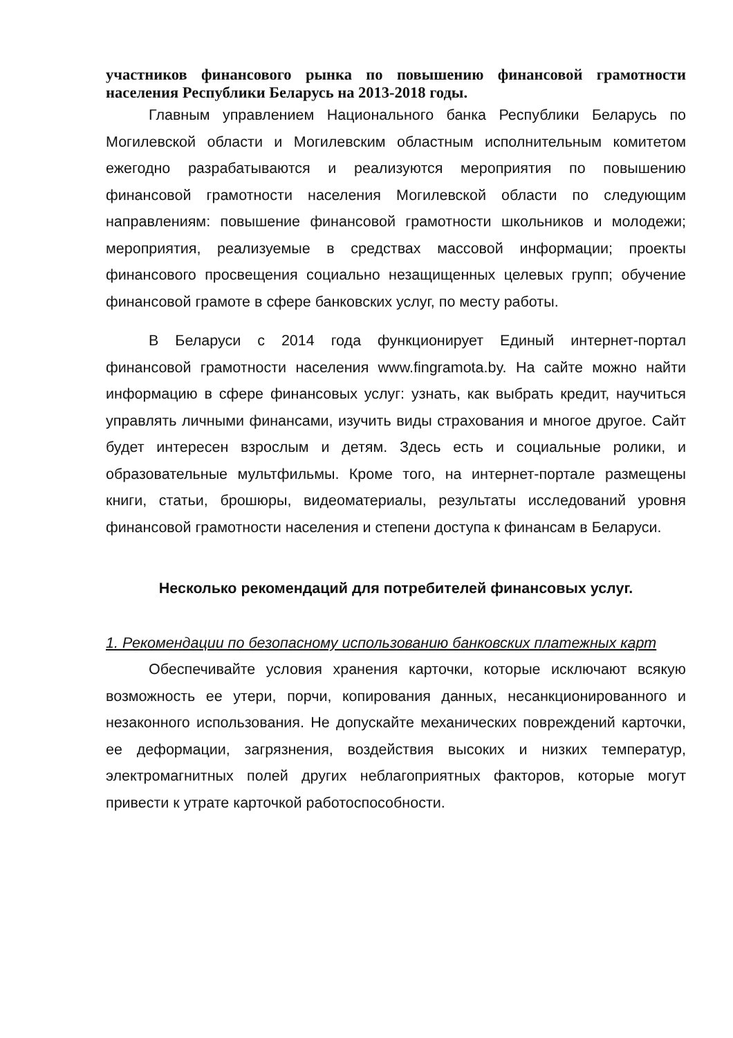участников финансового рынка по повышению финансовой грамотности населения Республики Беларусь на 2013-2018 годы.
Главным управлением Национального банка Республики Беларусь по Могилевской области и Могилевским областным исполнительным комитетом ежегодно разрабатываются и реализуются мероприятия по повышению финансовой грамотности населения Могилевской области по следующим направлениям: повышение финансовой грамотности школьников и молодежи; мероприятия, реализуемые в средствах массовой информации; проекты финансового просвещения социально незащищенных целевых групп; обучение финансовой грамоте в сфере банковских услуг, по месту работы.
В Беларуси с 2014 года функционирует Единый интернет-портал финансовой грамотности населения www.fingramota.by. На сайте можно найти информацию в сфере финансовых услуг: узнать, как выбрать кредит, научиться управлять личными финансами, изучить виды страхования и многое другое. Сайт будет интересен взрослым и детям. Здесь есть и социальные ролики, и образовательные мультфильмы. Кроме того, на интернет-портале размещены книги, статьи, брошюры, видеоматериалы, результаты исследований уровня финансовой грамотности населения и степени доступа к финансам в Беларуси.
Несколько рекомендаций для потребителей финансовых услуг.
1. Рекомендации по безопасному использованию банковских платежных карт
Обеспечивайте условия хранения карточки, которые исключают всякую возможность ее утери, порчи, копирования данных, несанкционированного и незаконного использования. Не допускайте механических повреждений карточки, ее деформации, загрязнения, воздействия высоких и низких температур, электромагнитных полей других неблагоприятных факторов, которые могут привести к утрате карточкой работоспособности.